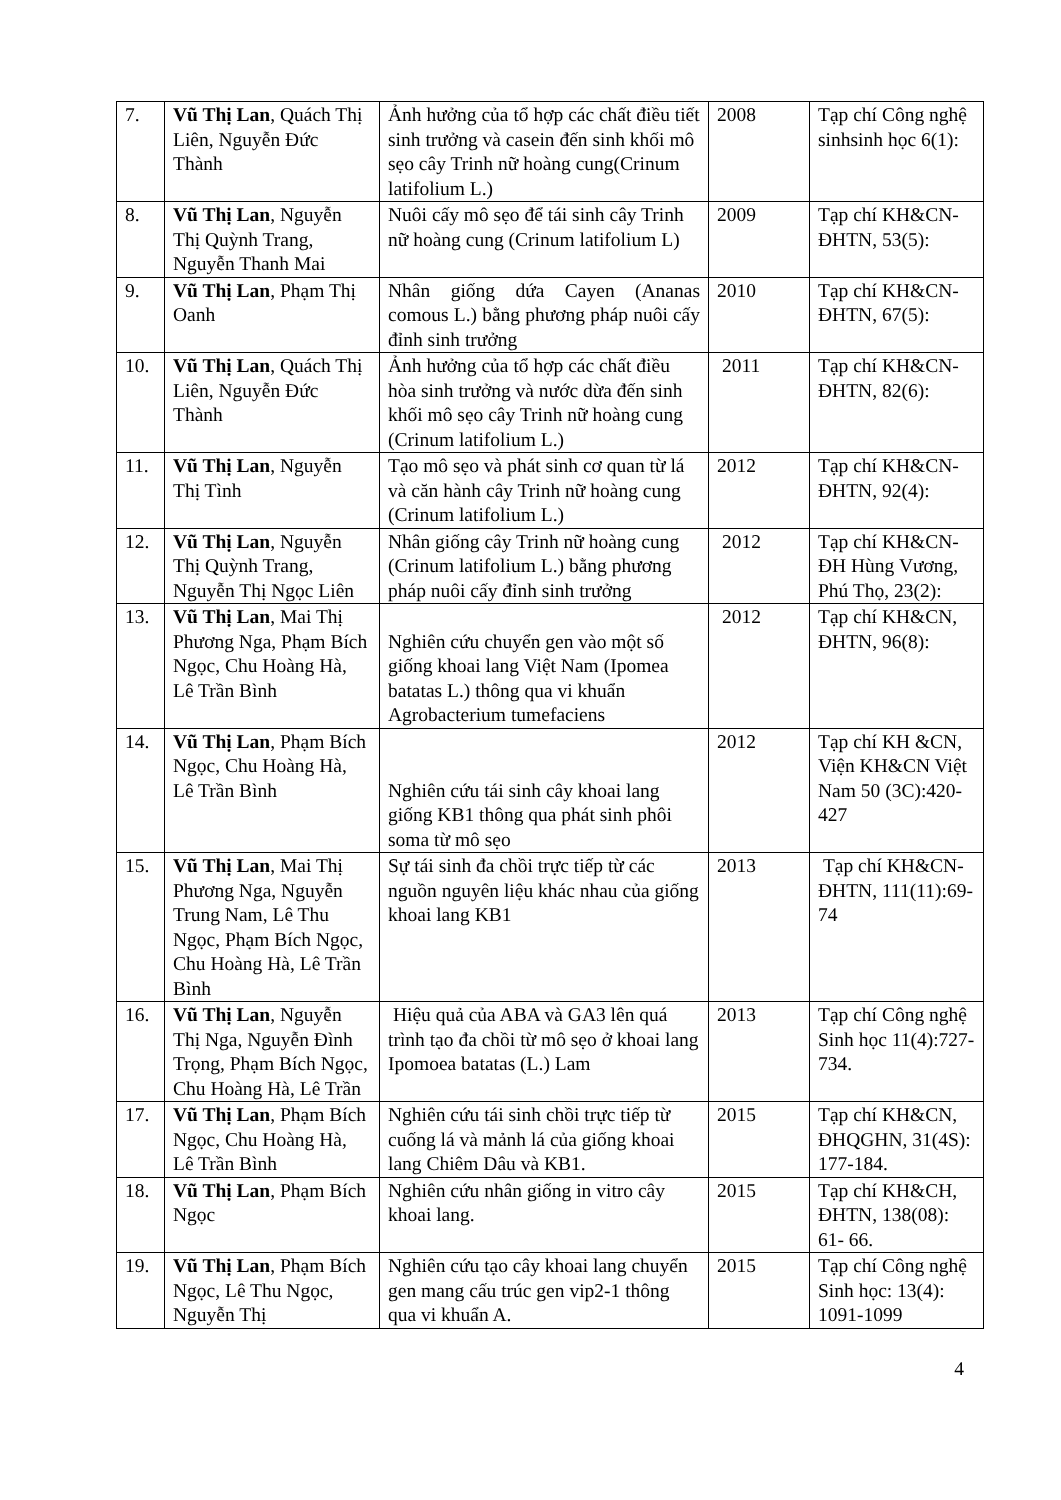| 7. | Vũ Thị Lan , Quách Thị Liên, Nguyễn Đức Thành | Ảnh hưởng của tổ hợp các chất điều tiết sinh trưởng và casein đến sinh khối mô sẹo cây Trinh nữ hoàng cung(Crinum latifolium L.) | 2008 | Tạp chí Công nghệ sinhsinh học 6(1): |
| 8. | Vũ Thị Lan , Nguyễn Thị Quỳnh Trang, Nguyễn Thanh Mai | Nuôi cấy mô sẹo để tái sinh cây Trinh nữ hoàng cung (Crinum latifolium L) | 2009 | Tạp chí KH&CN-ĐHTN, 53(5): |
| 9. | Vũ Thị Lan , Phạm Thị Oanh | Nhân giống dứa Cayen (Ananas comous L.) bằng phương pháp nuôi cấy đỉnh sinh trưởng | 2010 | Tạp chí KH&CN-ĐHTN, 67(5): |
| 10. | Vũ Thị Lan , Quách Thị Liên, Nguyễn Đức Thành | Ảnh hưởng của tổ hợp các chất điều hòa sinh trưởng và nước dừa đến sinh khối mô sẹo cây Trinh nữ hoàng cung (Crinum latifolium L.) | 2011 | Tạp chí KH&CN-ĐHTN, 82(6): |
| 11. | Vũ Thị Lan , Nguyễn Thị Tình | Tạo mô sẹo và phát sinh cơ quan từ lá và căn hành cây Trinh nữ hoàng cung (Crinum latifolium L.) | 2012 | Tạp chí KH&CN-ĐHTN, 92(4): |
| 12. | Vũ Thị Lan , Nguyễn Thị Quỳnh Trang, Nguyễn Thị Ngọc Liên | Nhân giống cây Trinh nữ hoàng cung (Crinum latifolium L.) bằng phương pháp nuôi cấy đỉnh sinh trưởng | 2012 | Tạp chí KH&CN-ĐH Hùng Vương, Phú Thọ, 23(2): |
| 13. | Vũ Thị Lan , Mai Thị Phương Nga, Phạm Bích Ngọc, Chu Hoàng Hà, Lê Trần Bình | Nghiên cứu chuyển gen vào một số giống khoai lang Việt Nam (Ipomea batatas L.) thông qua vi khuẩn Agrobacterium tumefaciens | 2012 | Tạp chí KH&CN, ĐHTN, 96(8): |
| 14. | Vũ Thị Lan , Phạm Bích Ngọc, Chu Hoàng Hà, Lê Trần Bình | Nghiên cứu tái sinh cây khoai lang giống KB1 thông qua phát sinh phôi soma từ mô sẹo | 2012 | Tạp chí KH &CN, Viện KH&CN Việt Nam 50 (3C):420-427 |
| 15. | Vũ Thị Lan , Mai Thị Phương Nga, Nguyễn Trung Nam, Lê Thu Ngọc, Phạm Bích Ngọc, Chu Hoàng Hà, Lê Trần Bình | Sự tái sinh đa chồi trực tiếp từ các nguồn nguyên liệu khác nhau của giống khoai lang KB1 | 2013 | Tạp chí KH&CN- ĐHTN, 111(11):69-74 |
| 16. | Vũ Thị Lan , Nguyễn Thị Nga, Nguyễn Đình Trọng, Phạm Bích Ngọc, Chu Hoàng Hà, Lê Trần | Hiệu quả của ABA và GA3 lên quá trình tạo đa chồi từ mô sẹo ở khoai lang Ipomoea batatas (L.) Lam | 2013 | Tạp chí Công nghệ Sinh học 11(4):727-734. |
| 17. | Vũ Thị Lan , Phạm Bích Ngọc, Chu Hoàng Hà, Lê Trần Bình | Nghiên cứu tái sinh chồi trực tiếp từ cuống lá và mảnh lá của giống khoai lang Chiêm Dâu và KB1. | 2015 | Tạp chí KH&CN, ĐHQGHN, 31(4S): 177-184. |
| 18. | Vũ Thị Lan , Phạm Bích Ngọc | Nghiên cứu nhân giống in vitro cây khoai lang. | 2015 | Tạp chí KH&CH, ĐHTN, 138(08): 61- 66. |
| 19. | Vũ Thị Lan , Phạm Bích Ngọc, Lê Thu Ngọc, Nguyễn Thị | Nghiên cứu tạo cây khoai lang chuyển gen mang cấu trúc gen vip2-1 thông qua vi khuẩn A. | 2015 | Tạp chí Công nghệ Sinh học: 13(4): 1091-1099 |
4